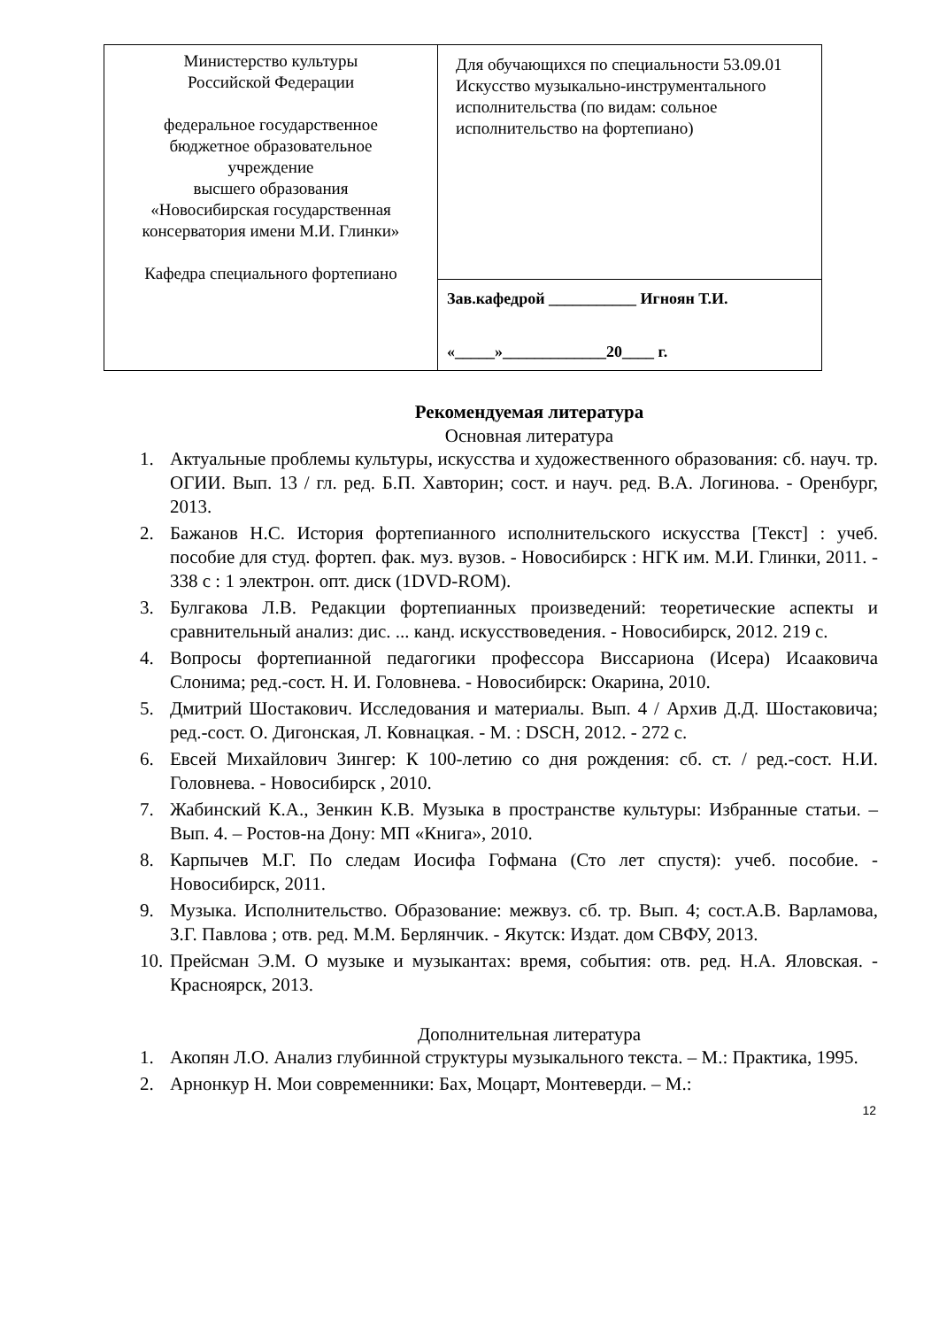| Министерство культуры Российской Федерации федеральное государственное бюджетное образовательное учреждение высшего образования «Новосибирская государственная консерватория имени М.И. Глинки» Кафедра специального фортепиано | Для обучающихся по специальности 53.09.01 Искусство музыкально-инструментального исполнительства (по видам: сольное исполнительство на фортепиано) |
| | Зав.кафедрой ___________ Игноян Т.И. «_____»_____________20____ г. |
Рекомендуемая литература
Основная литература
1. Актуальные проблемы культуры, искусства и художественного образования: сб. науч. тр. ОГИИ. Вып. 13 / гл. ред. Б.П. Хавторин; сост. и науч. ред. В.А. Логинова. - Оренбург, 2013.
2. Бажанов Н.С. История фортепианного исполнительского искусства [Текст] : учеб. пособие для студ. фортеп. фак. муз. вузов. - Новосибирск : НГК им. М.И. Глинки, 2011. - 338 с : 1 электрон. опт. диск (1DVD-ROM).
3. Булгакова Л.В. Редакции фортепианных произведений: теоретические аспекты и сравнительный анализ: дис. ... канд. искусствоведения. - Новосибирск, 2012. 219 с.
4. Вопросы фортепианной педагогики профессора Виссариона (Исера) Исааковича Слонима; ред.-сост. Н. И. Головнева. - Новосибирск: Окарина, 2010.
5. Дмитрий Шостакович. Исследования и материалы. Вып. 4 / Архив Д.Д. Шостаковича; ред.-сост. О. Дигонская, Л. Ковнацкая. - М. : DSCH, 2012. - 272 с.
6. Евсей Михайлович Зингер: К 100-летию со дня рождения: сб. ст. / ред.-сост. Н.И. Головнева. - Новосибирск , 2010.
7. Жабинский К.А., Зенкин К.В. Музыка в пространстве культуры: Избранные статьи. – Вып. 4. – Ростов-на Дону: МП «Книга», 2010.
8. Карпычев М.Г. По следам Иосифа Гофмана (Сто лет спустя): учеб. пособие. - Новосибирск, 2011.
9. Музыка. Исполнительство. Образование: межвуз. сб. тр. Вып. 4; сост.А.В. Варламова, З.Г. Павлова ; отв. ред. М.М. Берлянчик. - Якутск: Издат. дом СВФУ, 2013.
10. Прейсман Э.М. О музыке и музыкантах: время, события: отв. ред. Н.А. Яловская. - Красноярск, 2013.
Дополнительная литература
1. Акопян Л.О. Анализ глубинной структуры музыкального текста. – М.: Практика, 1995.
2. Арнонкур Н. Мои современники: Бах, Моцарт, Монтеверди. – М.:
12